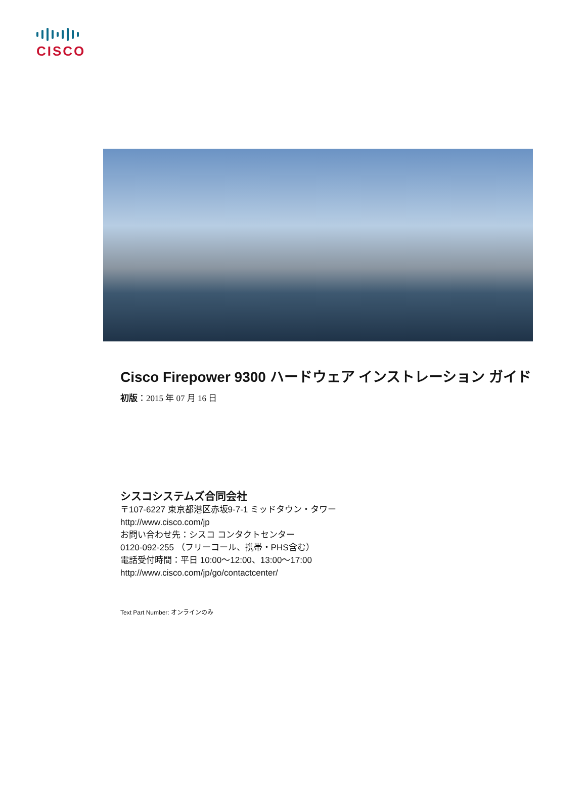CISCO
Cisco Firepower 9300 ハードウェア インストレーション ガイド
初版：2015 年 07 月 16 日
シスコシステムズ合同会社
〒107-6227 東京都港区赤坂9-7-1 ミッドタウン・タワー
http://www.cisco.com/jp
お問い合わせ先：シスコ コンタクトセンター
0120-092-255 （フリーコール、携帯・PHS含む）
電話受付時間：平日 10:00～12:00、13:00～17:00
http://www.cisco.com/jp/go/contactcenter/
Text Part Number: オンラインのみ